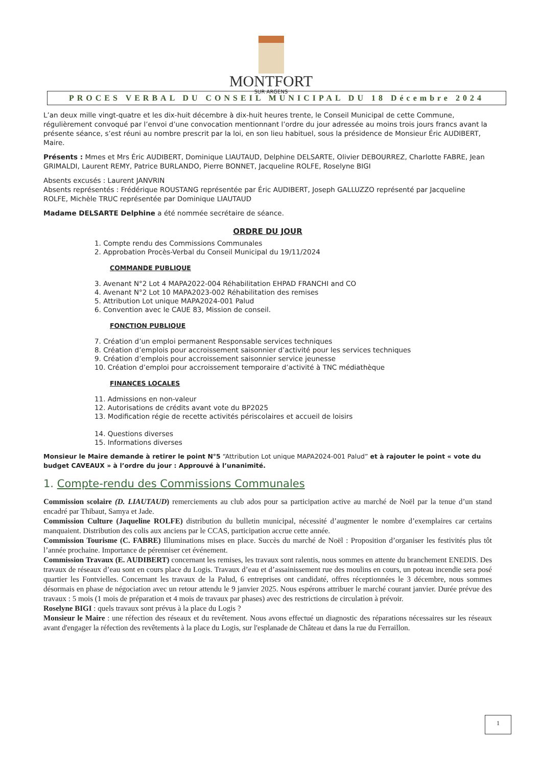MONTFORT
SUR ARGENS
PROCES VERBAL DU CONSEIL MUNICIPAL DU 18 Décembre 2024
L’an deux mille vingt-quatre et les dix-huit décembre à dix-huit heures trente, le Conseil Municipal de cette Commune, régulièrement convoqué par l’envoi d’une convocation mentionnant l’ordre du jour adressée au moins trois jours francs avant la présente séance, s’est réuni au nombre prescrit par la loi, en son lieu habituel, sous la présidence de Monsieur Éric AUDIBERT, Maire.
Présents : Mmes et Mrs Éric AUDIBERT, Dominique LIAUTAUD, Delphine DELSARTE, Olivier DEBOURREZ, Charlotte FABRE, Jean GRIMALDI, Laurent REMY, Patrice BURLANDO, Pierre BONNET, Jacqueline ROLFE, Roselyne BIGI
Absents excusés : Laurent JANVRIN
Absents représentés : Frédérique ROUSTANG représentée par Éric AUDIBERT, Joseph GALLUZZO représenté par Jacqueline ROLFE, Michèle TRUC représentée par Dominique LIAUTAUD
Madame DELSARTE Delphine a été nommée secrétaire de séance.
ORDRE DU JOUR
1. Compte rendu des Commissions Communales
2. Approbation Procès-Verbal du Conseil Municipal du 19/11/2024
COMMANDE PUBLIQUE
3. Avenant N°2 Lot 4 MAPA2022-004 Réhabilitation EHPAD FRANCHI and CO
4. Avenant N°2 Lot 10 MAPA2023-002 Réhabilitation des remises
5. Attribution Lot unique MAPA2024-001 Palud
6. Convention avec le CAUE 83, Mission de conseil.
FONCTION PUBLIQUE
7. Création d’un emploi permanent Responsable services techniques
8. Création d’emplois pour accroissement saisonnier d’activité pour les services techniques
9. Création d’emplois pour accroissement saisonnier service jeunesse
10. Création d’emploi pour accroissement temporaire d’activité à TNC médiathèque
FINANCES LOCALES
11. Admissions en non-valeur
12. Autorisations de crédits avant vote du BP2025
13. Modification régie de recette activités périscolaires et accueil de loisirs
14. Questions diverses
15. Informations diverses
Monsieur le Maire demande à retirer le point N°5 “Attribution Lot unique MAPA2024-001 Palud” et à rajouter le point « vote du budget CAVEAUX » à l’ordre du jour : Approuvé à l’unanimité.
1. Compte-rendu des Commissions Communales
Commission scolaire (D. LIAUTAUD) remerciements au club ados pour sa participation active au marché de Noël par la tenue d’un stand encadré par Thibaut, Samya et Jade.
Commission Culture (Jaqueline ROLFE) distribution du bulletin municipal, nécessité d’augmenter le nombre d’exemplaires car certains manquaient. Distribution des colis aux anciens par le CCAS, participation accrue cette année.
Commission Tourisme (C. FABRE) Illuminations mises en place. Succès du marché de Noël : Proposition d’organiser les festivités plus tôt l’année prochaine. Importance de pérenniser cet événement.
Commission Travaux (E. AUDIBERT) concernant les remises, les travaux sont ralentis, nous sommes en attente du branchement ENEDIS. Des travaux de réseaux d’eau sont en cours place du Logis. Travaux d’eau et d’assainissement rue des moulins en cours, un poteau incendie sera posé quartier les Fontvielles. Concernant les travaux de la Palud, 6 entreprises ont candidaté, offres réceptionnées le 3 décembre, nous sommes désormais en phase de négociation avec un retour attendu le 9 janvier 2025. Nous espérons attribuer le marché courant janvier. Durée prévue des travaux : 5 mois (1 mois de préparation et 4 mois de travaux par phases) avec des restrictions de circulation à prévoir.
Roselyne BIGI : quels travaux sont prévus à la place du Logis ?
Monsieur le Maire : une réfection des réseaux et du revêtement. Nous avons effectué un diagnostic des réparations nécessaires sur les réseaux avant d'engager la réfection des revêtements à la place du Logis, sur l'esplanade de Château et dans la rue du Ferraillon.
1